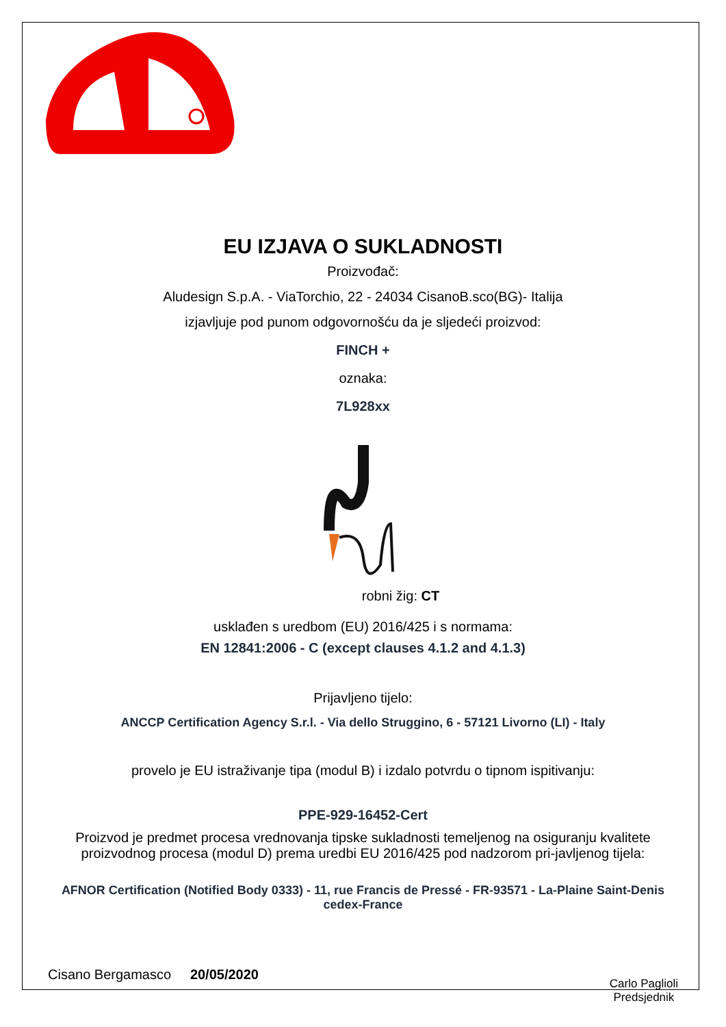EU IZJAVA O SUKLADNOSTI
Proizvođač:
Aludesign S.p.A. - ViaTorchio, 22 - 24034 CisanoB.sco(BG)- Italija
izjavljuje pod punom odgovornošću da je sljedeći proizvod:
FINCH +
oznaka:
7L928xx
robni žig: CT
usklađen s uredbom (EU) 2016/425 i s normama:
EN 12841:2006 - C (except clauses 4.1.2 and 4.1.3)
Prijavljeno tijelo:
ANCCP Certification Agency S.r.l. - Via dello Struggino, 6 - 57121 Livorno (LI) - Italy
provelo je EU istraživanje tipa (modul B) i izdalo potvrdu o tipnom ispitivanju:
PPE-929-16452-Cert
Proizvod je predmet procesa vrednovanja tipske sukladnosti temeljenog na osiguranju kvalitete proizvodnog procesa (modul D) prema uredbi EU 2016/425 pod nadzorom pri-javljenog tijela:
AFNOR Certification (Notified Body 0333) - 11, rue Francis de Pressé - FR-93571 - La-Plaine Saint-Denis cedex-France
Cisano Bergamasco 20/05/2020
Carlo Paglioli
Predsjednik